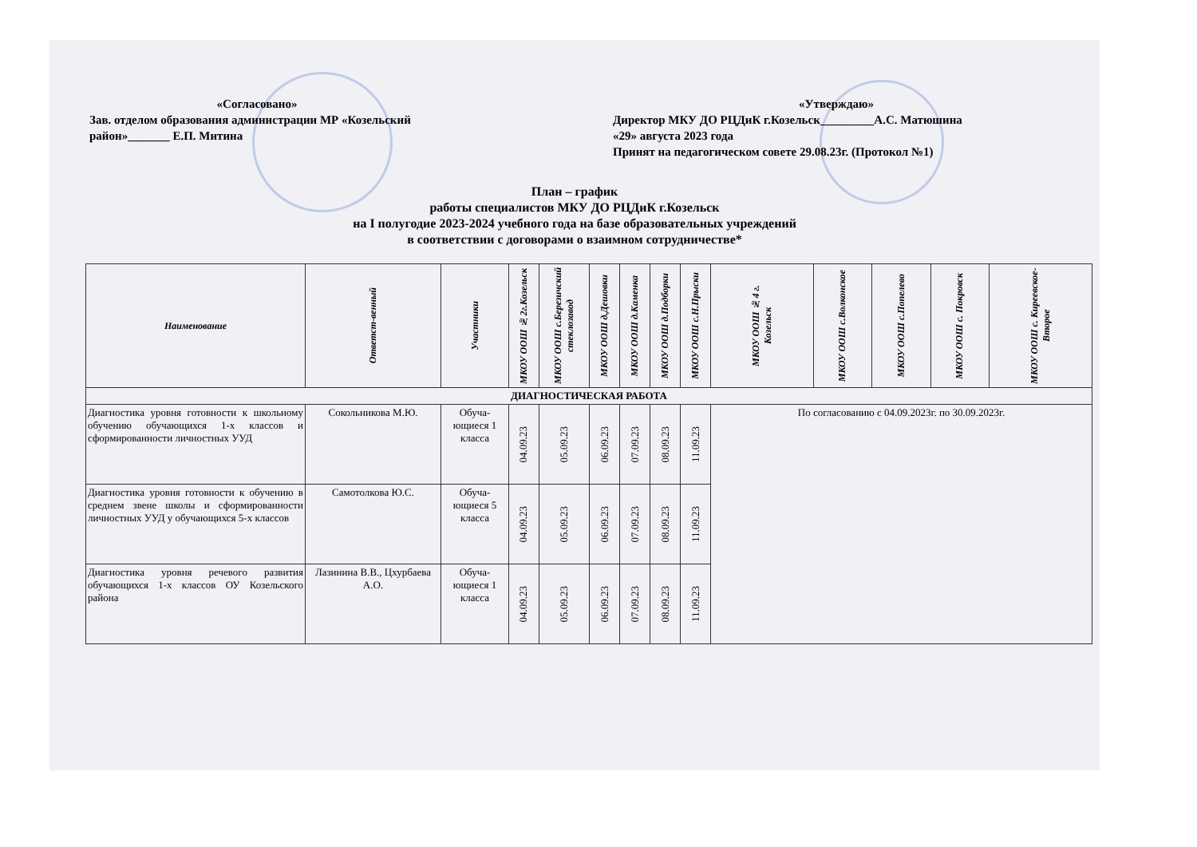«Согласовано»
Зав. отделом образования администрации МР «Козельский район»_______ Е.П. Митина
«Утверждаю»
Директор МКУ ДО РЦДиК г.Козельск_________А.С. Матюшина
«29» августа 2023 года
Принят на педагогическом совете 29.08.23г. (Протокол №1)
План – график
работы специалистов МКУ ДО РЦДиК г.Козельск
на I полугодие 2023-2024 учебного года на базе образовательных учреждений
в соответствии с договорами о взаимном сотрудничестве*
| Наименование | Ответст-венный | Участники | МКОУ ООШ №2г.Козельск | МКОУ ООШ с.Березичский стеклозавод | МКОУ ООШ д.Дешовки | МКОУ ООШ д.Каменка | МКОУ ООШ д.Подборки | МКОУ ООШ с.Н.Прыски | МКОУ ООШ №4 г. Козельск | МКОУ ООШ с.Волконское | МКОУ ООШ с.Попелево | МКОУ ООШ с. Покровск | МКОУ ООШ с. Киреевское-Второе |
| --- | --- | --- | --- | --- | --- | --- | --- | --- | --- | --- | --- | --- | --- |
| ДИАГНОСТИЧЕСКАЯ РАБОТА | | | | | | | | | | | | | |
| Диагностика уровня готовности к школьному обучению обучающихся 1-х классов и сформированности личностных УУД | Сокольникова М.Ю. | Обуча-ющиеся 1 класса | 04.09.23 | 05.09.23 | 06.09.23 | 07.09.23 | 08.09.23 | 11.09.23 | По согласованию с 04.09.2023г. по 30.09.2023г. | | | | |
| Диагностика уровня готовности к обучению в среднем звене школы и сформированности личностных УУД у обучающихся 5-х классов | Самотолкова Ю.С. | Обуча-ющиеся 5 класса | 04.09.23 | 05.09.23 | 06.09.23 | 07.09.23 | 08.09.23 | 11.09.23 | | | | | |
| Диагностика уровня речевого развития обучающихся 1-х классов ОУ Козельского района | Лазинина В.В., Цхурбаева А.О. | Обуча-ющиеся 1 класса | 04.09.23 | 05.09.23 | 06.09.23 | 07.09.23 | 08.09.23 | 11.09.23 | | | | | |